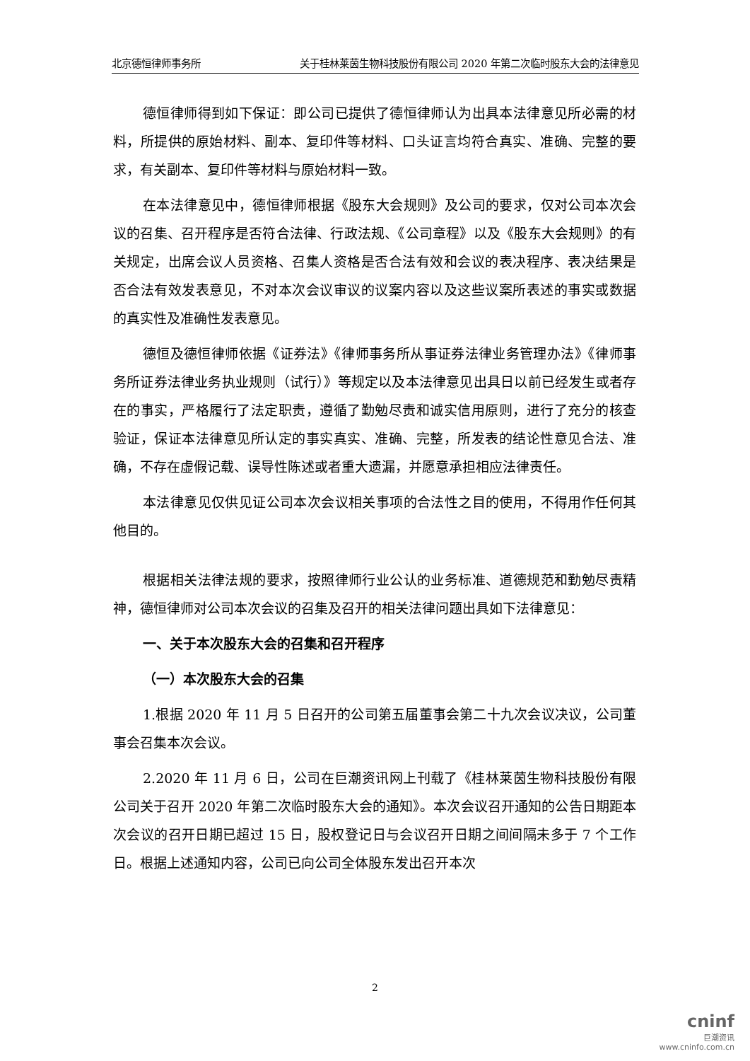北京德恒律师事务所 关于桂林莱茵生物科技股份有限公司 2020 年第二次临时股东大会的法律意见
德恒律师得到如下保证：即公司已提供了德恒律师认为出具本法律意见所必需的材料，所提供的原始材料、副本、复印件等材料、口头证言均符合真实、准确、完整的要求，有关副本、复印件等材料与原始材料一致。
在本法律意见中，德恒律师根据《股东大会规则》及公司的要求，仅对公司本次会议的召集、召开程序是否符合法律、行政法规、《公司章程》以及《股东大会规则》的有关规定，出席会议人员资格、召集人资格是否合法有效和会议的表决程序、表决结果是否合法有效发表意见，不对本次会议审议的议案内容以及这些议案所表述的事实或数据的真实性及准确性发表意见。
德恒及德恒律师依据《证券法》《律师事务所从事证券法律业务管理办法》《律师事务所证券法律业务执业规则（试行）》等规定以及本法律意见出具日以前已经发生或者存在的事实，严格履行了法定职责，遵循了勤勉尽责和诚实信用原则，进行了充分的核查验证，保证本法律意见所认定的事实真实、准确、完整，所发表的结论性意见合法、准确，不存在虚假记载、误导性陈述或者重大遗漏，并愿意承担相应法律责任。
本法律意见仅供见证公司本次会议相关事项的合法性之目的使用，不得用作任何其他目的。
根据相关法律法规的要求，按照律师行业公认的业务标准、道德规范和勤勉尽责精神，德恒律师对公司本次会议的召集及召开的相关法律问题出具如下法律意见：
一、关于本次股东大会的召集和召开程序
（一）本次股东大会的召集
1.根据 2020 年 11 月 5 日召开的公司第五届董事会第二十九次会议决议，公司董事会召集本次会议。
2.2020 年 11 月 6 日，公司在巨潮资讯网上刊载了《桂林莱茵生物科技股份有限公司关于召开 2020 年第二次临时股东大会的通知》。本次会议召开通知的公告日期距本次会议的召开日期已超过 15 日，股权登记日与会议召开日期之间间隔未多于 7 个工作日。根据上述通知内容，公司已向公司全体股东发出召开本次
2
cninf
巨潮资讯
www.cninfo.com.cn